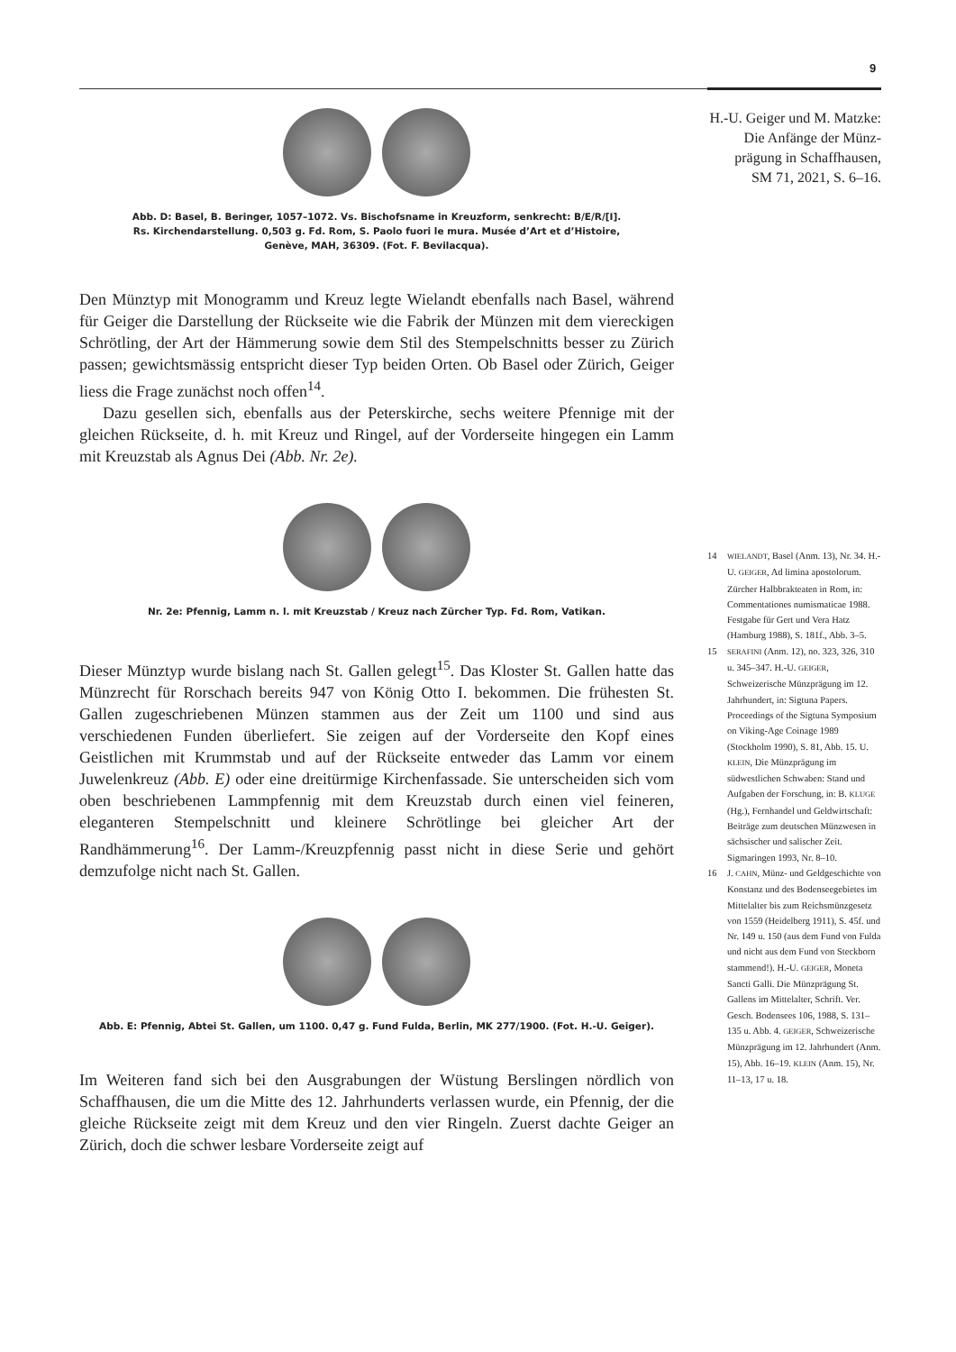9
Abb. D: Basel, B. Beringer, 1057–1072. Vs. Bischofsname in Kreuzform, senkrecht: B/E/R/[I].
Rs. Kirchendarstellung. 0,503 g. Fd. Rom, S. Paolo fuori le mura. Musée d’Art et d’Histoire,
Genève, MAH, 36309. (Fot. F. Bevilacqua).
Den Münztyp mit Monogramm und Kreuz legte Wielandt ebenfalls nach Basel, während für Geiger die Darstellung der Rückseite wie die Fabrik der Münzen mit dem viereckigen Schrötling, der Art der Hämmerung sowie dem Stil des Stempelschnitts besser zu Zürich passen; gewichtsmässig entspricht dieser Typ beiden Orten. Ob Basel oder Zürich, Geiger liess die Frage zunächst noch offen<sup>14</sup>.
Dazu gesellen sich, ebenfalls aus der Peterskirche, sechs weitere Pfennige mit der gleichen Rückseite, d. h. mit Kreuz und Ringel, auf der Vorderseite hingegen ein Lamm mit Kreuzstab als Agnus Dei (Abb. Nr. 2e).
Nr. 2e: Pfennig, Lamm n. l. mit Kreuzstab / Kreuz nach Zürcher Typ. Fd. Rom, Vatikan.
Dieser Münztyp wurde bislang nach St. Gallen gelegt<sup>15</sup>. Das Kloster St. Gallen hatte das Münzrecht für Rorschach bereits 947 von König Otto I. bekommen. Die frühesten St. Gallen zugeschriebenen Münzen stammen aus der Zeit um 1100 und sind aus verschiedenen Funden überliefert. Sie zeigen auf der Vorderseite den Kopf eines Geistlichen mit Krummstab und auf der Rückseite entweder das Lamm vor einem Juwelenkreuz (Abb. E) oder eine dreitürmige Kirchenfassade. Sie unterscheiden sich vom oben beschriebenen Lammpfennig mit dem Kreuzstab durch einen viel feineren, eleganteren Stempelschnitt und kleinere Schrötlinge bei gleicher Art der Randhämmerung<sup>16</sup>. Der Lamm-/Kreuzpfennig passt nicht in diese Serie und gehört demzufolge nicht nach St. Gallen.
Abb. E: Pfennig, Abtei St. Gallen, um 1100. 0,47 g. Fund Fulda, Berlin, MK 277/1900. (Fot. H.-U. Geiger).
Im Weiteren fand sich bei den Ausgrabungen der Wüstung Berslingen nördlich von Schaffhausen, die um die Mitte des 12. Jahrhunderts verlassen wurde, ein Pfennig, der die gleiche Rückseite zeigt mit dem Kreuz und den vier Ringeln. Zuerst dachte Geiger an Zürich, doch die schwer lesbare Vorderseite zeigt auf
H.-U. Geiger und M. Matzke:
Die Anfänge der Münz-
prägung in Schaffhausen,
SM 71, 2021, S. 6–16.
14 WIELANDT, Basel (Anm. 13), Nr. 34. H.-U. GEIGER, Ad limina apostolorum. Zürcher Halbbrakteaten in Rom, in: Commentationes numismaticae 1988. Festgabe für Gert und Vera Hatz (Hamburg 1988), S. 181f., Abb. 3–5.
15 SERAFINI (Anm. 12), no. 323, 326, 310 u. 345–347. H.-U. GEIGER, Schweizerische Münzprägung im 12. Jahrhundert, in: Sigtuna Papers. Proceedings of the Sigtuna Symposium on Viking-Age Coinage 1989 (Stockholm 1990), S. 81, Abb. 15. U. KLEIN, Die Münzprägung im südwestlichen Schwaben: Stand und Aufgaben der Forschung, in: B. KLUGE (Hg.), Fernhandel und Geldwirtschaft: Beiträge zum deutschen Münzwesen in sächsischer und salischer Zeit. Sigmaringen 1993, Nr. 8–10.
16 J. CAHN, Münz- und Geldgeschichte von Konstanz und des Bodenseegebietes im Mittelalter bis zum Reichsmünzgesetz von 1559 (Heidelberg 1911), S. 45f. und Nr. 149 u. 150 (aus dem Fund von Fulda und nicht aus dem Fund von Steckborn stammend!). H.-U. GEIGER, Moneta Sancti Galli. Die Münzprägung St. Gallens im Mittelalter, Schrift. Ver. Gesch. Bodensees 106, 1988, S. 131–135 u. Abb. 4. GEIGER, Schweizerische Münzprägung im 12. Jahrhundert (Anm. 15), Abb. 16–19. KLEIN (Anm. 15), Nr. 11–13, 17 u. 18.